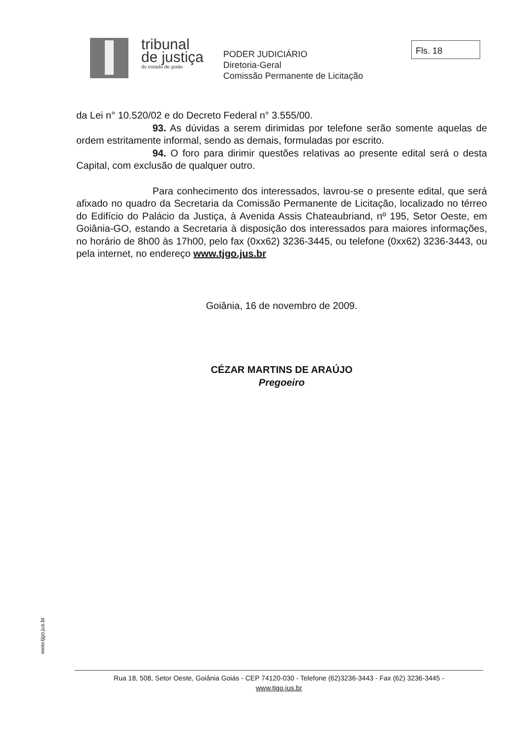tribunal
de justiça
do estado de goiás
PODER JUDICIÁRIO
Diretoria-Geral
Comissão Permanente de Licitação
Fls. 18
da Lei n° 10.520/02 e do Decreto Federal n° 3.555/00.
93. As dúvidas a serem dirimidas por telefone serão somente aquelas de ordem estritamente informal, sendo as demais, formuladas por escrito.
94. O foro para dirimir questões relativas ao presente edital será o desta Capital, com exclusão de qualquer outro.
Para conhecimento dos interessados, lavrou-se o presente edital, que será afixado no quadro da Secretaria da Comissão Permanente de Licitação, localizado no térreo do Edifício do Palácio da Justiça, à Avenida Assis Chateaubriand, nº 195, Setor Oeste, em Goiânia-GO, estando a Secretaria à disposição dos interessados para maiores informações, no horário de 8h00 às 17h00, pelo fax (0xx62) 3236-3445, ou telefone (0xx62) 3236-3443, ou pela internet, no endereço www.tjgo.jus.br
Goiânia, 16 de novembro de 2009.
CÉZAR MARTINS DE ARAÚJO
Pregoeiro
www.tjgo.jus.br
Rua 18, 508, Setor Oeste, Goiânia Goiás - CEP 74120-030 - Telefone (62)3236-3443 - Fax (62) 3236-3445 -
www.tjgo.jus.br